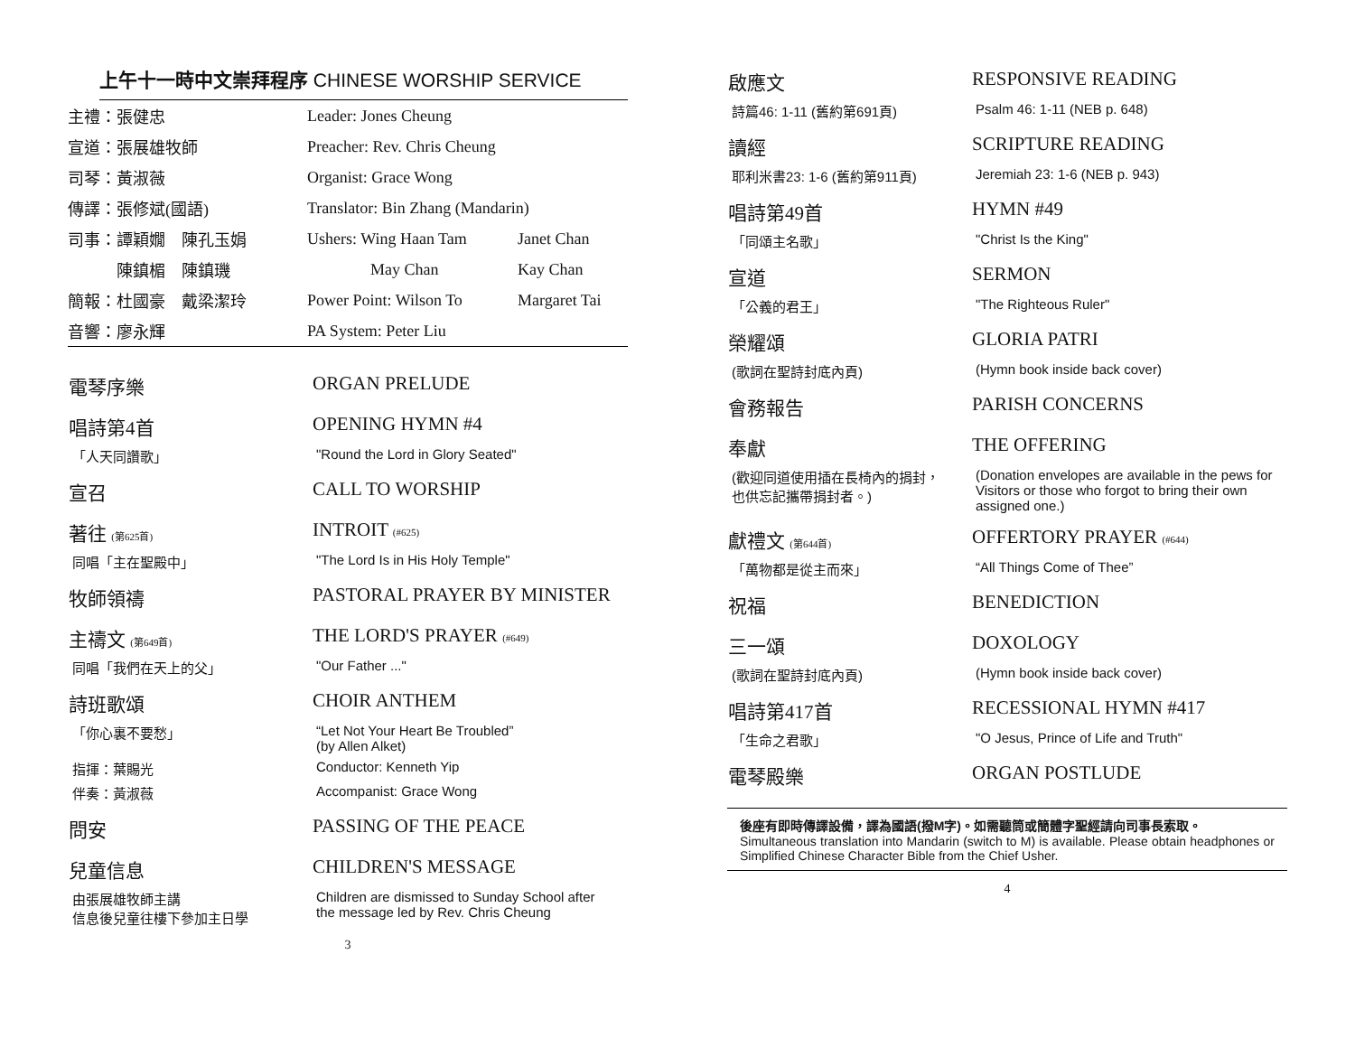上午十一時中文崇拜程序 CHINESE WORSHIP SERVICE
| 主禮：張健忠 | Leader: Jones Cheung | |
| 宣道：張展雄牧師 | Preacher: Rev. Chris Cheung | |
| 司琴：黃淑薇 | Organist: Grace Wong | |
| 傳譯：張修斌(國語) | Translator: Bin Zhang (Mandarin) | |
| 司事：譚穎嫺 陳孔玉娟 | Ushers: Wing Haan Tam | Janet Chan |
| 陳鎮楣 陳鎮璣 | May Chan | Kay Chan |
| 簡報：杜國豪 戴梁潔玲 | Power Point: Wilson To | Margaret Tai |
| 音響：廖永輝 | PA System: Peter Liu | |
| 電琴序樂 | ORGAN PRELUDE |
| 唱詩第4首 | OPENING HYMN #4 |
| 「人天同讚歌」 | "Round the Lord in Glory Seated" |
| 宣召 | CALL TO WORSHIP |
| 著往 (第625首) | INTROIT (#625) |
| 同唱「主在聖殿中」 | "The Lord Is in His Holy Temple" |
| 牧師領禱 | PASTORAL PRAYER BY MINISTER |
| 主禱文 (第649首) | THE LORD'S PRAYER (#649) |
| 同唱「我們在天上的父」 | "Our Father ..." |
| 詩班歌頌 | CHOIR ANTHEM |
| 「你心裏不要愁」 | “Let Not Your Heart Be Troubled” (by Allen Alket) |
| 指揮：葉賜光 | Conductor: Kenneth Yip |
| 伴奏：黃淑薇 | Accompanist: Grace Wong |
| 問安 | PASSING OF THE PEACE |
| 兒童信息 | CHILDREN'S MESSAGE |
| 由張展雄牧師主講 信息後兒童往樓下參加主日學 | Children are dismissed to Sunday School after the message led by Rev. Chris Cheung |
3
| 啟應文 | RESPONSIVE READING |
| 詩篇46: 1-11 (舊約第691頁) | Psalm 46: 1-11 (NEB p. 648) |
| 讀經 | SCRIPTURE READING |
| 耶利米書23: 1-6 (舊約第911頁) | Jeremiah 23: 1-6 (NEB p. 943) |
| 唱詩第49首 | HYMN #49 |
| 「同頌主名歌」 | "Christ Is the King" |
| 宣道 | SERMON |
| 「公義的君王」 | "The Righteous Ruler" |
| 榮耀頌 | GLORIA PATRI |
| (歌詞在聖詩封底內頁) | (Hymn book inside back cover) |
| 會務報告 | PARISH CONCERNS |
| 奉獻 | THE OFFERING |
| (歡迎同道使用插在長椅內的捐封， 也供忘記攜帶捐封者。) | (Donation envelopes are available in the pews for Visitors or those who forgot to bring their own assigned one.) |
| 獻禮文 (第644首) | OFFERTORY PRAYER (#644) |
| 「萬物都是從主而來」 | “All Things Come of Thee” |
| 祝福 | BENEDICTION |
| 三一頌 | DOXOLOGY |
| (歌詞在聖詩封底內頁) | (Hymn book inside back cover) |
| 唱詩第417首 | RECESSIONAL HYMN #417 |
| 「生命之君歌」 | "O Jesus, Prince of Life and Truth" |
| 電琴殿樂 | ORGAN POSTLUDE |
後座有即時傳譯設備，譯為國語(撥M字)。如需聽筒或簡體字聖經請向司事長索取。
Simultaneous translation into Mandarin (switch to M) is available. Please obtain headphones or Simplified Chinese Character Bible from the Chief Usher.
4